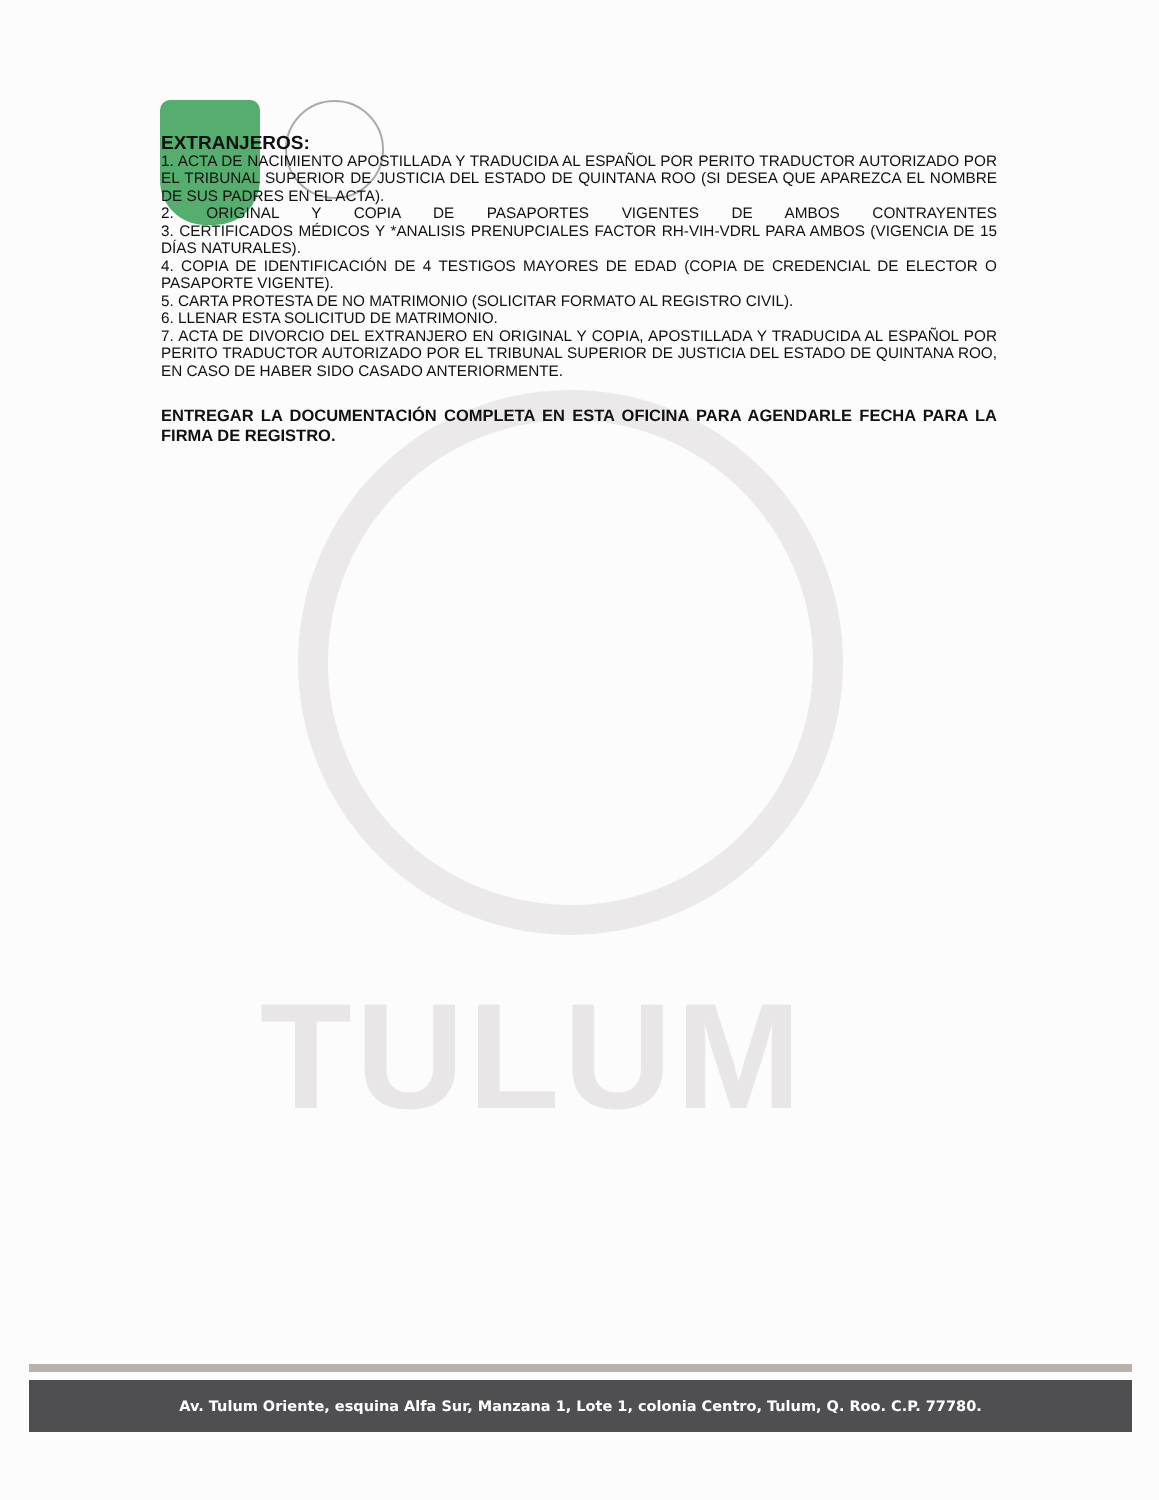TULUM
EXTRANJEROS:
1. ACTA DE NACIMIENTO APOSTILLADA Y TRADUCIDA AL ESPAÑOL POR PERITO TRADUCTOR AUTORIZADO POR EL TRIBUNAL SUPERIOR DE JUSTICIA DEL ESTADO DE QUINTANA ROO (SI DESEA QUE APAREZCA EL NOMBRE DE SUS PADRES EN EL ACTA).
2. ORIGINAL Y COPIA DE PASAPORTES VIGENTES DE AMBOS CONTRAYENTES
3. CERTIFICADOS MÉDICOS Y *ANALISIS PRENUPCIALES FACTOR RH-VIH-VDRL PARA AMBOS (VIGENCIA DE 15 DÍAS NATURALES).
4. COPIA DE IDENTIFICACIÓN DE 4 TESTIGOS MAYORES DE EDAD (COPIA DE CREDENCIAL DE ELECTOR O PASAPORTE VIGENTE).
5. CARTA PROTESTA DE NO MATRIMONIO (SOLICITAR FORMATO AL REGISTRO CIVIL).
6. LLENAR ESTA SOLICITUD DE MATRIMONIO.
7. ACTA DE DIVORCIO DEL EXTRANJERO EN ORIGINAL Y COPIA, APOSTILLADA Y TRADUCIDA AL ESPAÑOL POR PERITO TRADUCTOR AUTORIZADO POR EL TRIBUNAL SUPERIOR DE JUSTICIA DEL ESTADO DE QUINTANA ROO, EN CASO DE HABER SIDO CASADO ANTERIORMENTE.
ENTREGAR LA DOCUMENTACIÓN COMPLETA EN ESTA OFICINA PARA AGENDARLE FECHA PARA LA FIRMA DE REGISTRO.
Av. Tulum Oriente, esquina Alfa Sur, Manzana 1, Lote 1, colonia Centro, Tulum, Q. Roo. C.P. 77780.